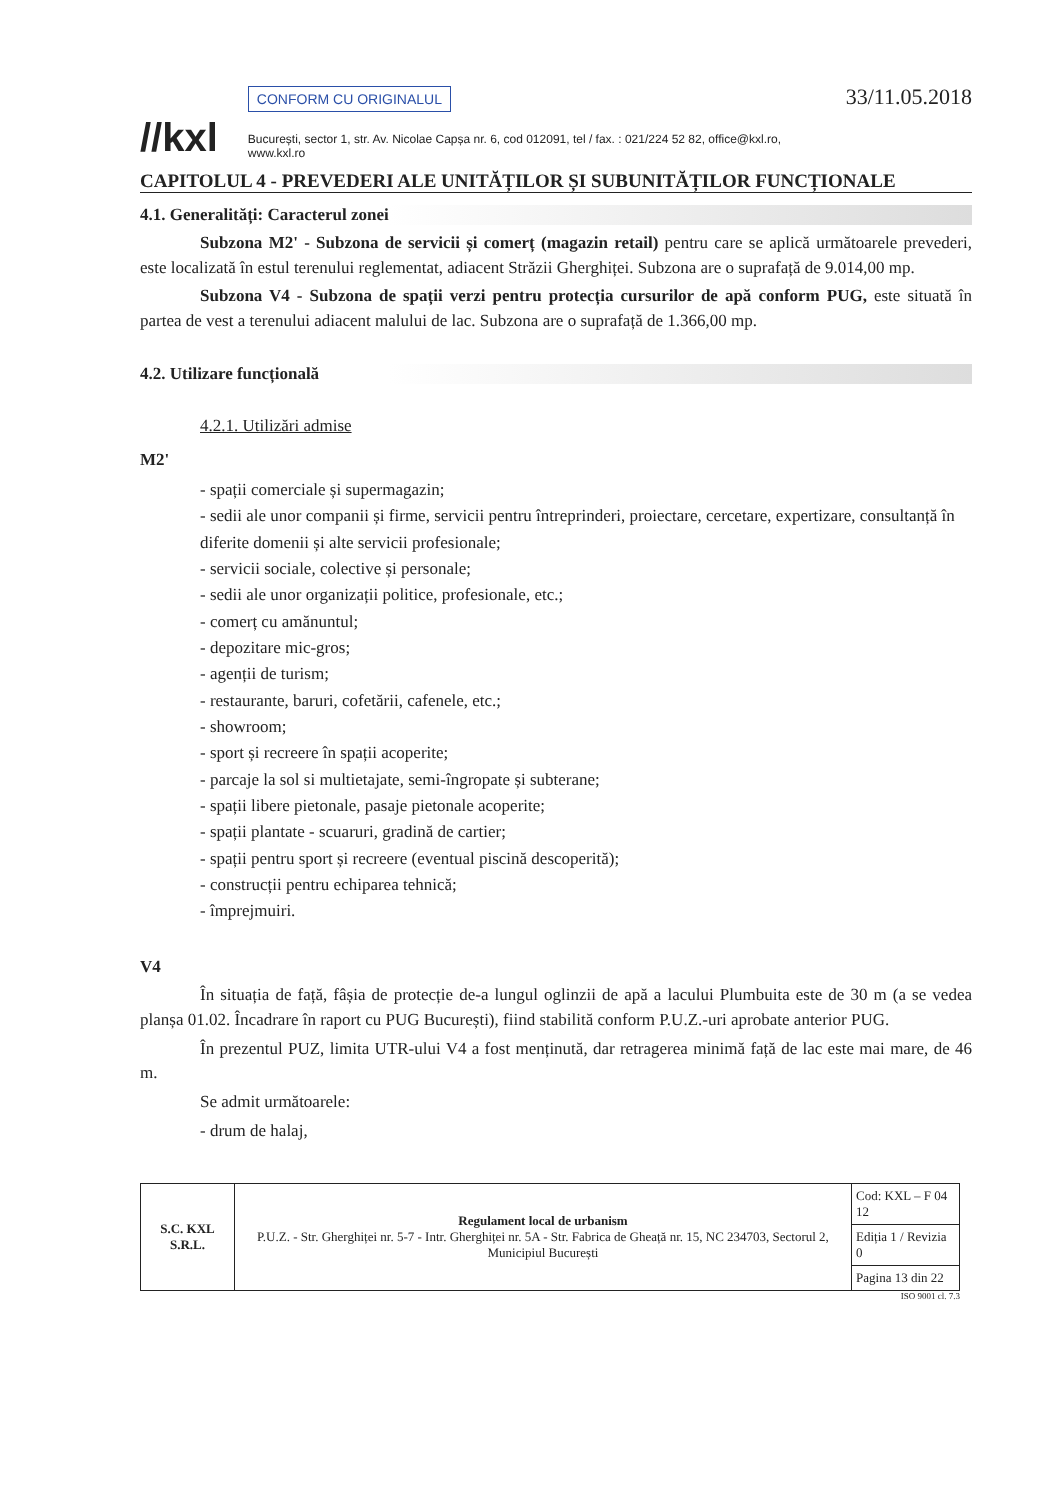//kxl
CONFORM CU ORIGINALUL
București, sector 1, str. Av. Nicolae Capșa nr. 6, cod 012091, tel / fax. : 021/224 52 82, office@kxl.ro, www.kxl.ro
33/11.05.2018
CAPITOLUL 4 - PREVEDERI ALE UNITĂȚILOR ȘI SUBUNITĂȚILOR FUNCȚIONALE
4.1. Generalități: Caracterul zonei
Subzona M2' - Subzona de servicii și comerț (magazin retail) pentru care se aplică următoarele prevederi, este localizată în estul terenului reglementat, adiacent Străzii Gherghiței. Subzona are o suprafață de 9.014,00 mp.
Subzona V4 - Subzona de spații verzi pentru protecția cursurilor de apă conform PUG, este situată în partea de vest a terenului adiacent malului de lac. Subzona are o suprafață de 1.366,00 mp.
4.2. Utilizare funcțională
4.2.1. Utilizări admise
M2'
- spații comerciale și supermagazin;
- sedii ale unor companii și firme, servicii pentru întreprinderi, proiectare, cercetare, expertizare, consultanță în diferite domenii și alte servicii profesionale;
- servicii sociale, colective și personale;
- sedii ale unor organizații politice, profesionale, etc.;
- comerț cu amănuntul;
- depozitare mic-gros;
- agenții de turism;
- restaurante, baruri, cofetării, cafenele, etc.;
- showroom;
- sport și recreere în spații acoperite;
- parcaje la sol si multietajate, semi-îngropate și subterane;
- spații libere pietonale, pasaje pietonale acoperite;
- spații plantate - scuaruri, gradină de cartier;
- spații pentru sport și recreere (eventual piscină descoperită);
- construcții pentru echiparea tehnică;
- împrejmuiri.
V4
În situația de față, fâșia de protecție de-a lungul oglinzii de apă a lacului Plumbuita este de 30 m (a se vedea planșa 01.02. Încadrare în raport cu PUG București), fiind stabilită conform P.U.Z.-uri aprobate anterior PUG.
În prezentul PUZ, limita UTR-ului V4 a fost menținută, dar retragerea minimă față de lac este mai mare, de 46 m.
Se admit următoarele:
- drum de halaj,
| S.C. KXL S.R.L. | Regulament local de urbanism P.U.Z. - Str. Gherghiței nr. 5-7 - Intr. Gherghiței nr. 5A - Str. Fabrica de Gheață nr. 15, NC 234703, Sectorul 2, Municipiul București | Cod: KXL – F 04 12 |
| | | Ediția 1 / Revizia 0 |
| | | Pagina 13 din 22 |
ISO 9001 cl. 7.3